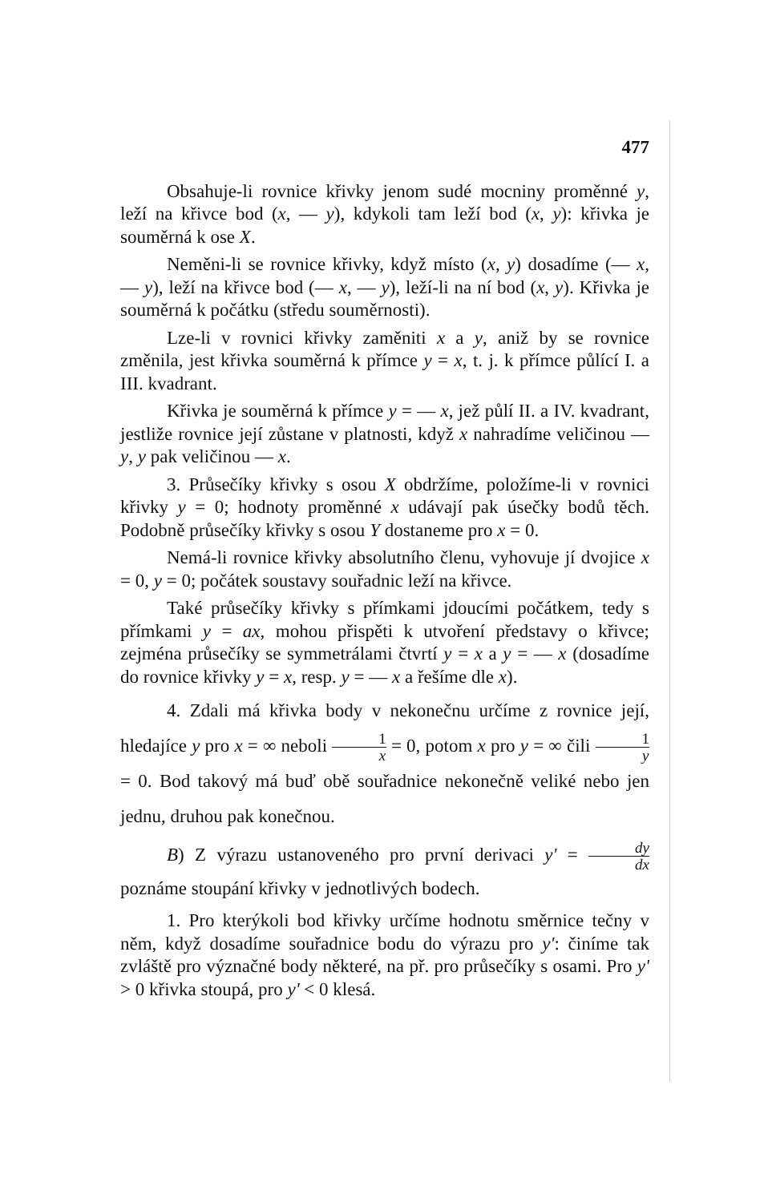477
Obsahuje-li rovnice křivky jenom sudé mocniny proměnné y, leží na křivce bod (x, — y), kdykoli tam leží bod (x, y): křivka je souměrná k ose X.
Neměni-li se rovnice křivky, když místo (x, y) dosadíme (— x, — y), leží na křivce bod (— x, — y), leží-li na ní bod (x, y). Křivka je souměrná k počátku (středu souměrnosti).
Lze-li v rovnici křivky zaměniti x a y, aniž by se rovnice změnila, jest křivka souměrná k přímce y = x, t. j. k přímce půlící I. a III. kvadrant.
Křivka je souměrná k přímce y = — x, jež půlí II. a IV. kvadrant, jestliže rovnice její zůstane v platnosti, když x nahradíme veličinou — y, y pak veličinou — x.
3. Průsečíky křivky s osou X obdržíme, položíme-li v rovnici křivky y = 0; hodnoty proměnné x udávají pak úsečky bodů těch. Podobně průsečíky křivky s osou Y dostaneme pro x = 0.
Nemá-li rovnice křivky absolutního členu, vyhovuje jí dvojice x = 0, y = 0; počátek soustavy souřadnic leží na křivce.
Také průsečíky křivky s přímkami jdoucími počátkem, tedy s přímkami y = ax, mohou přispěti k utvoření představy o křivce; zejména průsečíky se symmetrálami čtvrtí y = x a y = — x (dosadíme do rovnice křivky y = x, resp. y = — x a řešíme dle x).
4. Zdali má křivka body v nekonečnu určíme z rovnice její, hledajíce y pro x = ∞ neboli 1 x = 0, potom x pro y = ∞ čili 1 y = 0. Bod takový má buď obě souřadnice nekonečně veliké nebo jen jednu, druhou pak konečnou.
B) Z výrazu ustanoveného pro první derivaci y' = dy dx poznáme stoupání křivky v jednotlivých bodech.
1. Pro kterýkoli bod křivky určíme hodnotu směrnice tečny v něm, když dosadíme souřadnice bodu do výrazu pro y': činíme tak zvláště pro význačné body některé, na př. pro průsečíky s osami. Pro y' > 0 křivka stoupá, pro y' < 0 klesá.